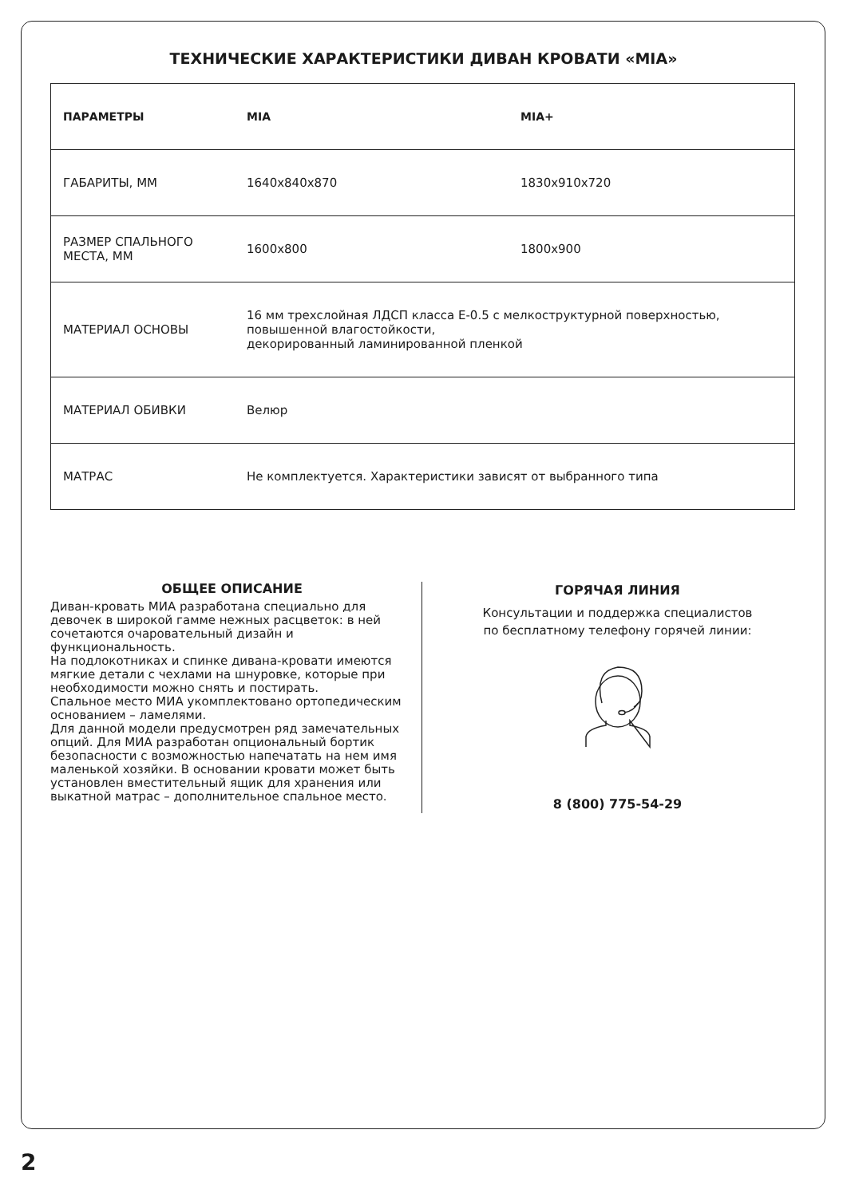ТЕХНИЧЕСКИЕ ХАРАКТЕРИСТИКИ ДИВАН КРОВАТИ «MIA»
| ПАРАМЕТРЫ | MIA | MIA+ |
| --- | --- | --- |
| ГАБАРИТЫ, ММ | 1640х840х870 | 1830х910х720 |
| РАЗМЕР СПАЛЬНОГО МЕСТА, ММ | 1600х800 | 1800х900 |
| МАТЕРИАЛ ОСНОВЫ | 16 мм трехслойная ЛДСП класса Е-0.5 с мелкоструктурной поверхностью, повышенной влагостойкости, декорированный ламинированной пленкой | |
| МАТЕРИАЛ ОБИВКИ | Велюр | |
| МАТРАС | Не комплектуется. Характеристики зависят от выбранного типа | |
ОБЩЕЕ ОПИСАНИЕ
Диван-кровать МИА разработана специально для девочек в широкой гамме нежных расцветок: в ней сочетаются очаровательный дизайн и функциональность.
На подлокотниках и спинке дивана-кровати имеются мягкие детали с чехлами на шнуровке, которые при необходимости можно снять и постирать.
Спальное место МИА укомплектовано ортопедическим основанием – ламелями.
Для данной модели предусмотрен ряд замечательных опций. Для МИА разработан опциональный бортик безопасности с возможностью напечатать на нем имя маленькой хозяйки. В основании кровати может быть установлен вместительный ящик для хранения или выкатной матрас – дополнительное спальное место.
ГОРЯЧАЯ ЛИНИЯ
Консультации и поддержка специалистов
по бесплатному телефону горячей линии:
8 (800) 775-54-29
2